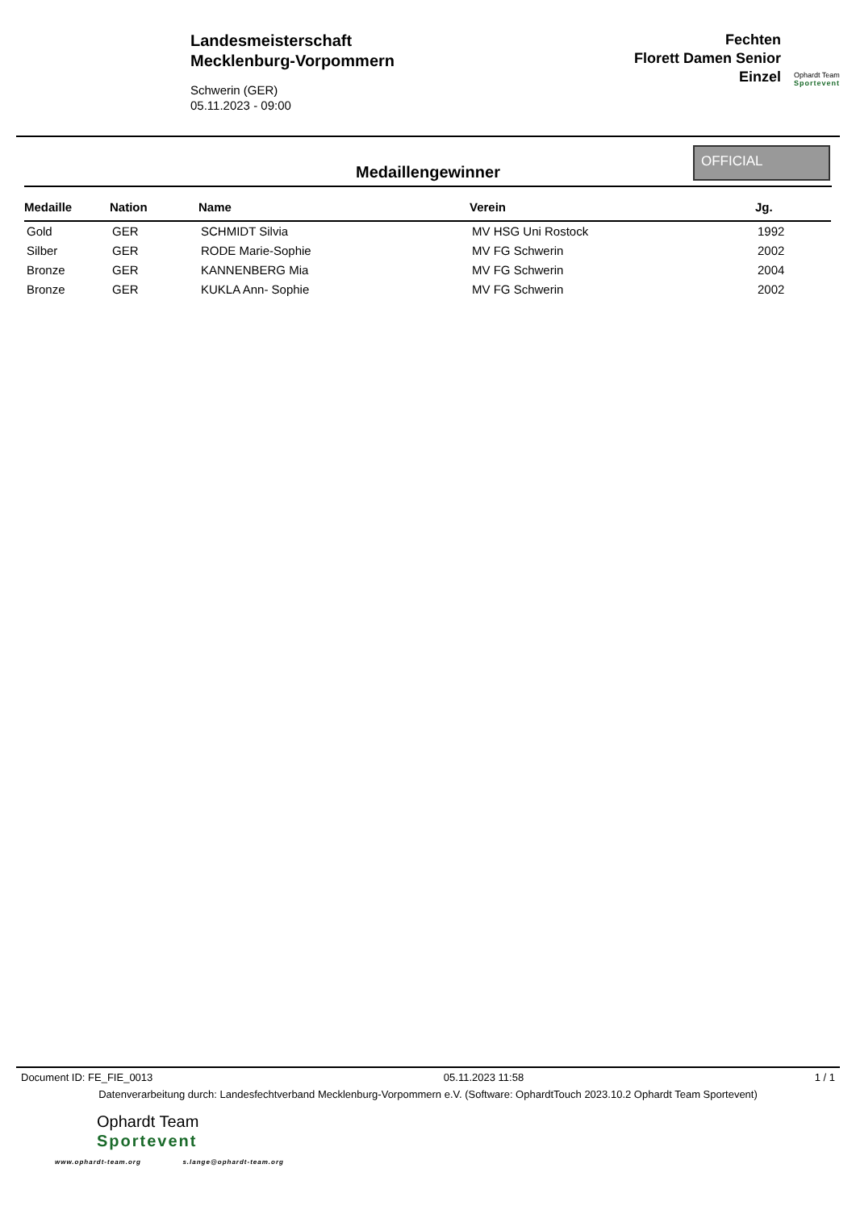Landesmeisterschaft
Mecklenburg-Vorpommern
Schwerin (GER)
05.11.2023 - 09:00
Fechten
Florett Damen Senior
Einzel
Ophardt Team
Sportevent
Medaillengewinner
OFFICIAL
| Medaille | Nation | Name | Verein | Jg. |
| --- | --- | --- | --- | --- |
| Gold | GER | SCHMIDT Silvia | MV HSG Uni Rostock | 1992 |
| Silber | GER | RODE Marie-Sophie | MV FG Schwerin | 2002 |
| Bronze | GER | KANNENBERG Mia | MV FG Schwerin | 2004 |
| Bronze | GER | KUKLA Ann- Sophie | MV FG Schwerin | 2002 |
Document ID: FE_FIE_0013 05.11.2023 11:58 1 / 1
Datenverarbeitung durch: Landesfechtverband Mecklenburg-Vorpommern e.V. (Software: OphardtTouch 2023.10.2 Ophardt Team Sportevent)
Ophardt Team
Sportevent
www.ophardt-team.org s.lange@ophardt-team.org